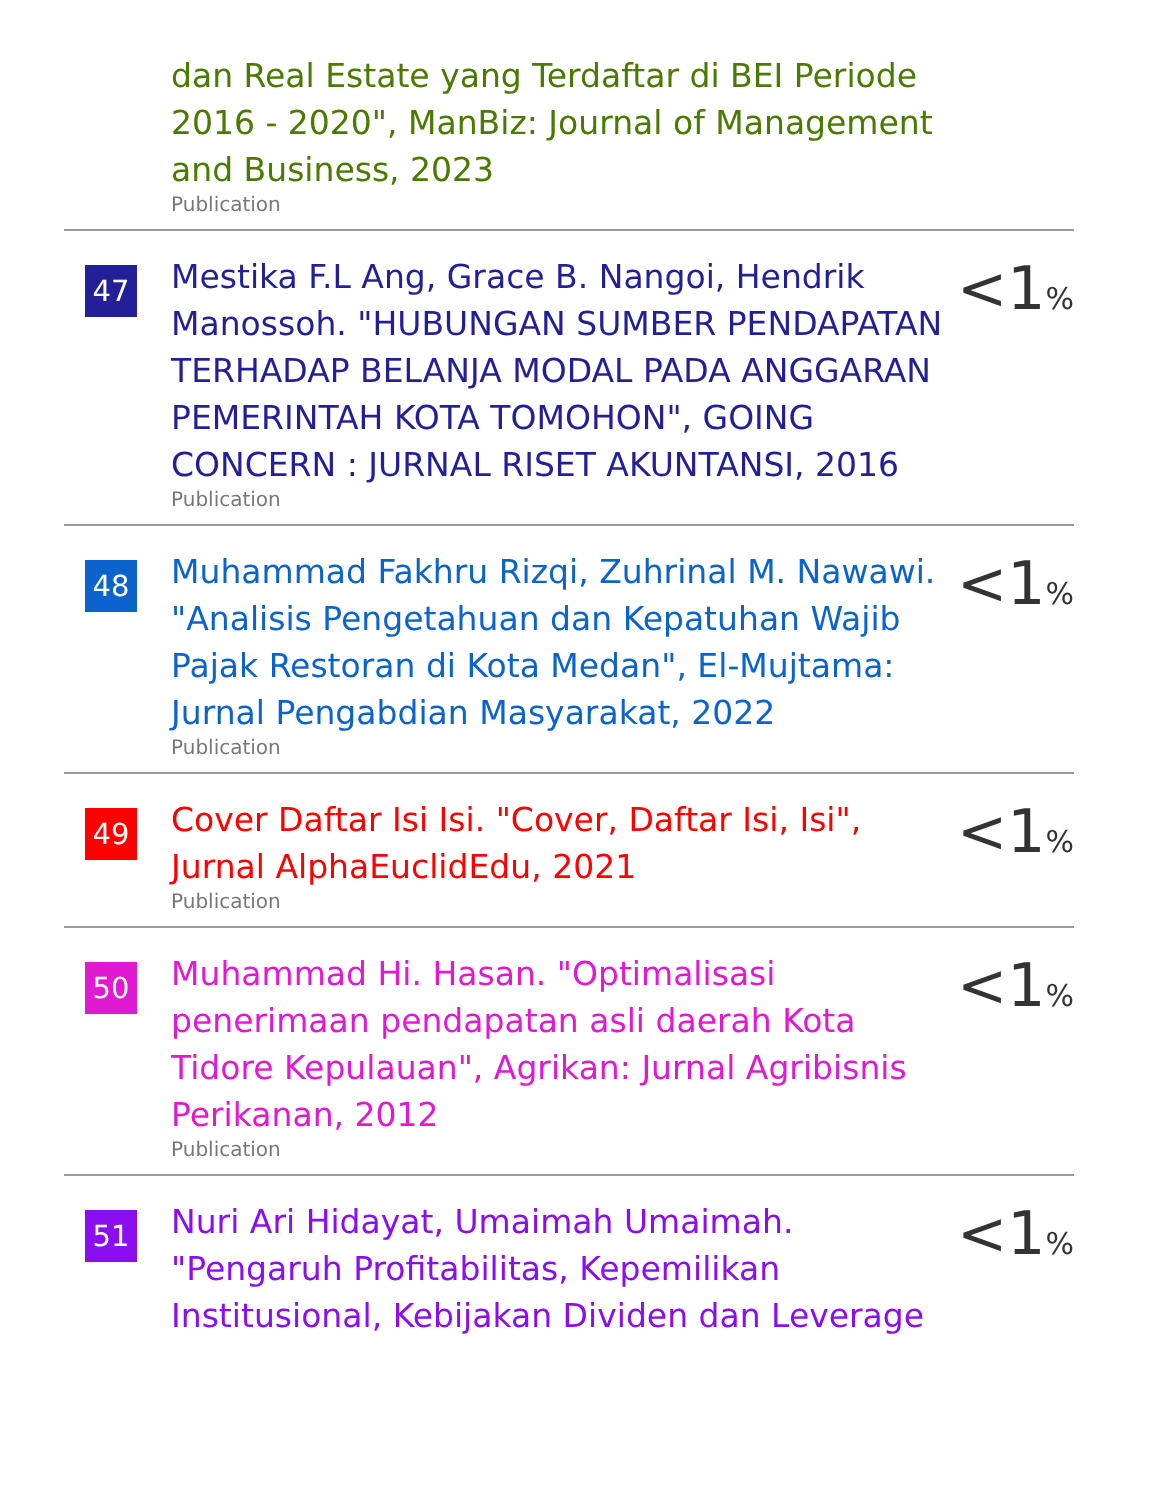dan Real Estate yang Terdaftar di BEI Periode 2016 - 2020", ManBiz: Journal of Management and Business, 2023
Publication
47
Mestika F.L Ang, Grace B. Nangoi, Hendrik Manossoh. "HUBUNGAN SUMBER PENDAPATAN TERHADAP BELANJA MODAL PADA ANGGARAN PEMERINTAH KOTA TOMOHON", GOING CONCERN : JURNAL RISET AKUNTANSI, 2016
Publication
<1%
48
Muhammad Fakhru Rizqi, Zuhrinal M. Nawawi. "Analisis Pengetahuan dan Kepatuhan Wajib Pajak Restoran di Kota Medan", El-Mujtama: Jurnal Pengabdian Masyarakat, 2022
Publication
<1%
49
Cover Daftar Isi Isi. "Cover, Daftar Isi, Isi", Jurnal AlphaEuclidEdu, 2021
Publication
<1%
50
Muhammad Hi. Hasan. "Optimalisasi penerimaan pendapatan asli daerah Kota Tidore Kepulauan", Agrikan: Jurnal Agribisnis Perikanan, 2012
Publication
<1%
51
Nuri Ari Hidayat, Umaimah Umaimah. "Pengaruh Profitabilitas, Kepemilikan Institusional, Kebijakan Dividen dan Leverage
<1%